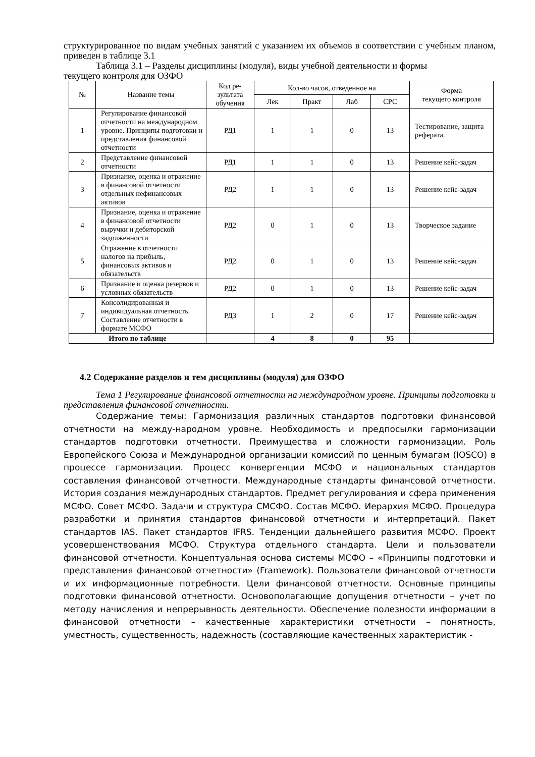структурированное по видам учебных занятий с указанием их объемов в соответствии с учебным планом, приведен в таблице 3.1
Таблица 3.1 – Разделы дисциплины (модуля), виды учебной деятельности и формы
текущего контроля для ОЗФО
| № | Название темы | Код ре-зультата обучения | Кол-во часов, отведенное на | | | | Форма текущего контроля |
| --- | --- | --- | --- | --- | --- | --- | --- |
| | | | Лек | Практ | Лаб | СРС | |
| 1 | Регулирование финансовой отчетности на международном уровне. Принципы подготовки и представления финансовой отчетности | РД1 | 1 | 1 | 0 | 13 | Тестирование, защита реферата. |
| 2 | Представление финансовой отчетности | РД1 | 1 | 1 | 0 | 13 | Решение кейс-задач |
| 3 | Признание, оценка и отражение в финансовой отчетности отдельных нефинансовых активов | РД2 | 1 | 1 | 0 | 13 | Решение кейс-задач |
| 4 | Признание, оценка и отражение в финансовой отчетности выручки и дебиторской задолженности | РД2 | 0 | 1 | 0 | 13 | Творческое задание |
| 5 | Отражение в отчетности налогов на прибыль, финансовых активов и обязательств | РД2 | 0 | 1 | 0 | 13 | Решение кейс-задач |
| 6 | Признание и оценка резервов и условных обязательств | РД2 | 0 | 1 | 0 | 13 | Решение кейс-задач |
| 7 | Консолидированная и индивидуальная отчетность. Составление отчетности в формате МСФО | РД3 | 1 | 2 | 0 | 17 | Решение кейс-задач |
| Итого по таблице | | | 4 | 8 | 0 | 95 | |
4.2 Содержание разделов и тем дисциплины (модуля) для ОЗФО
Тема 1 Регулирование финансовой отчетности на международном уровне. Принципы подготовки и представления финансовой отчетности.
Содержание темы: Гармонизация различных стандартов подготовки финансовой отчетности на между-народном уровне. Необходимость и предпосылки гармонизации стандартов подготовки отчетности. Преимущества и сложности гармонизации. Роль Европейского Союза и Международной организации комиссий по ценным бумагам (IOSCO) в процессе гармонизации. Процесс конвергенции МСФО и национальных стандартов составления финансовой отчетности. Международные стандарты финансовой отчетности. История создания международных стандартов. Предмет регулирования и сфера применения МСФО. Совет МСФО. Задачи и структура СМСФО. Состав МСФО. Иерархия МСФО. Процедура разработки и принятия стандартов финансовой отчетности и интерпретаций. Пакет стандартов IAS. Пакет стандартов IFRS. Тенденции дальнейшего развития МСФО. Проект усовершенствования МСФО. Структура отдельного стандарта. Цели и пользователи финансовой отчетности. Концептуальная основа системы МСФО – «Принципы подготовки и представления финансовой отчетности» (Framework). Пользователи финансовой отчетности и их информационные потребности. Цели финансовой отчетности. Основные принципы подготовки финансовой отчетности. Основополагающие допущения отчетности – учет по методу начисления и непрерывность деятельности. Обеспечение полезности информации в финансовой отчетности – качественные характеристики отчетности – понятность, уместность, существенность, надежность (составляющие качественных характеристик -